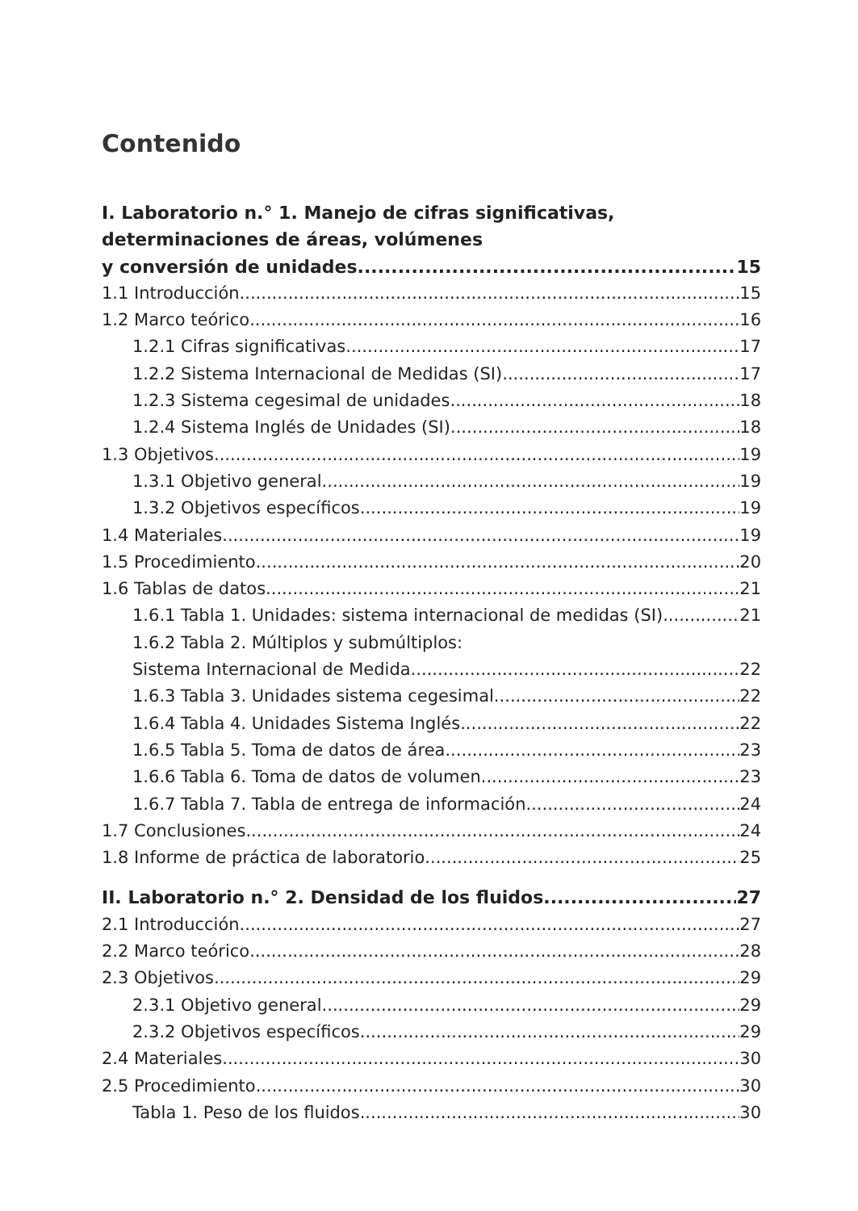Contenido
I. Laboratorio n.° 1. Manejo de cifras significativas,
determinaciones de áreas, volúmenes
y conversión de unidades 15
1.1 Introducción 15
1.2 Marco teórico 16
1.2.1 Cifras significativas 17
1.2.2 Sistema Internacional de Medidas (SI) 17
1.2.3 Sistema cegesimal de unidades 18
1.2.4 Sistema Inglés de Unidades (SI) 18
1.3 Objetivos 19
1.3.1 Objetivo general 19
1.3.2 Objetivos específicos 19
1.4 Materiales 19
1.5 Procedimiento 20
1.6 Tablas de datos 21
1.6.1 Tabla 1. Unidades: sistema internacional de medidas (SI) 21
1.6.2 Tabla 2. Múltiplos y submúltiplos:
Sistema Internacional de Medida 22
1.6.3 Tabla 3. Unidades sistema cegesimal 22
1.6.4 Tabla 4. Unidades Sistema Inglés 22
1.6.5 Tabla 5. Toma de datos de área 23
1.6.6 Tabla 6. Toma de datos de volumen 23
1.6.7 Tabla 7. Tabla de entrega de información 24
1.7 Conclusiones 24
1.8 Informe de práctica de laboratorio 25
II. Laboratorio n.° 2. Densidad de los fluidos 27
2.1 Introducción 27
2.2 Marco teórico 28
2.3 Objetivos 29
2.3.1 Objetivo general 29
2.3.2 Objetivos específicos 29
2.4 Materiales 30
2.5 Procedimiento 30
Tabla 1. Peso de los fluidos 30